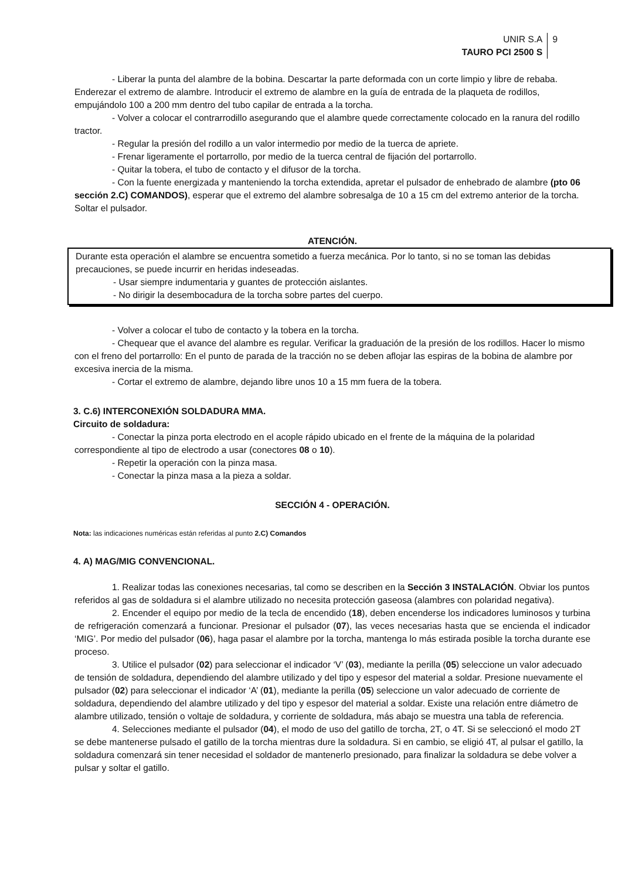UNIR S.A
TAURO PCI 2500 S
9
- Liberar la punta del alambre de la bobina. Descartar la parte deformada con un corte limpio y libre de rebaba. Enderezar el extremo de alambre. Introducir el extremo de alambre en la guía de entrada de la plaqueta de rodillos, empujándolo 100 a 200 mm dentro del tubo capilar de entrada a la torcha.
- Volver a colocar el contrarrodillo asegurando que el alambre quede correctamente colocado en la ranura del rodillo tractor.
- Regular la presión del rodillo a un valor intermedio por medio de la tuerca de apriete.
- Frenar ligeramente el portarrollo, por medio de la tuerca central de fijación del portarrollo.
- Quitar la tobera, el tubo de contacto y el difusor de la torcha.
- Con la fuente energizada y manteniendo la torcha extendida, apretar el pulsador de enhebrado de alambre (pto 06 sección 2.C) COMANDOS), esperar que el extremo del alambre sobresalga de 10 a 15 cm del extremo anterior de la torcha. Soltar el pulsador.
ATENCIÓN.
Durante esta operación el alambre se encuentra sometido a fuerza mecánica. Por lo tanto, si no se toman las debidas precauciones, se puede incurrir en heridas indeseadas.
- Usar siempre indumentaria y guantes de protección aislantes.
- No dirigir la desembocadura de la torcha sobre partes del cuerpo.
- Volver a colocar el tubo de contacto y la tobera en la torcha.
- Chequear que el avance del alambre es regular. Verificar la graduación de la presión de los rodillos. Hacer lo mismo con el freno del portarrollo: En el punto de parada de la tracción no se deben aflojar las espiras de la bobina de alambre por excesiva inercia de la misma.
- Cortar el extremo de alambre, dejando libre unos 10 a 15 mm fuera de la tobera.
3. C.6) INTERCONEXIÓN SOLDADURA MMA.
Circuito de soldadura:
- Conectar la pinza porta electrodo en el acople rápido ubicado en el frente de la máquina de la polaridad correspondiente al tipo de electrodo a usar (conectores 08 o 10).
- Repetir la operación con la pinza masa.
- Conectar la pinza masa a la pieza a soldar.
SECCIÓN 4 - OPERACIÓN.
Nota: las indicaciones numéricas están referidas al punto 2.C) Comandos
4. A) MAG/MIG CONVENCIONAL.
1. Realizar todas las conexiones necesarias, tal como se describen en la Sección 3 INSTALACIÓN. Obviar los puntos referidos al gas de soldadura si el alambre utilizado no necesita protección gaseosa (alambres con polaridad negativa).
2. Encender el equipo por medio de la tecla de encendido (18), deben encenderse los indicadores luminosos y turbina de refrigeración comenzará a funcionar. Presionar el pulsador (07), las veces necesarias hasta que se encienda el indicador ‘MIG’. Por medio del pulsador (06), haga pasar el alambre por la torcha, mantenga lo más estirada posible la torcha durante ese proceso.
3. Utilice el pulsador (02) para seleccionar el indicador ‘V’ (03), mediante la perilla (05) seleccione un valor adecuado de tensión de soldadura, dependiendo del alambre utilizado y del tipo y espesor del material a soldar. Presione nuevamente el pulsador (02) para seleccionar el indicador ‘A’ (01), mediante la perilla (05) seleccione un valor adecuado de corriente de soldadura, dependiendo del alambre utilizado y del tipo y espesor del material a soldar. Existe una relación entre diámetro de alambre utilizado, tensión o voltaje de soldadura, y corriente de soldadura, más abajo se muestra una tabla de referencia.
4. Selecciones mediante el pulsador (04), el modo de uso del gatillo de torcha, 2T, o 4T. Si se seleccionó el modo 2T se debe mantenerse pulsado el gatillo de la torcha mientras dure la soldadura. Si en cambio, se eligió 4T, al pulsar el gatillo, la soldadura comenzará sin tener necesidad el soldador de mantenerlo presionado, para finalizar la soldadura se debe volver a pulsar y soltar el gatillo.